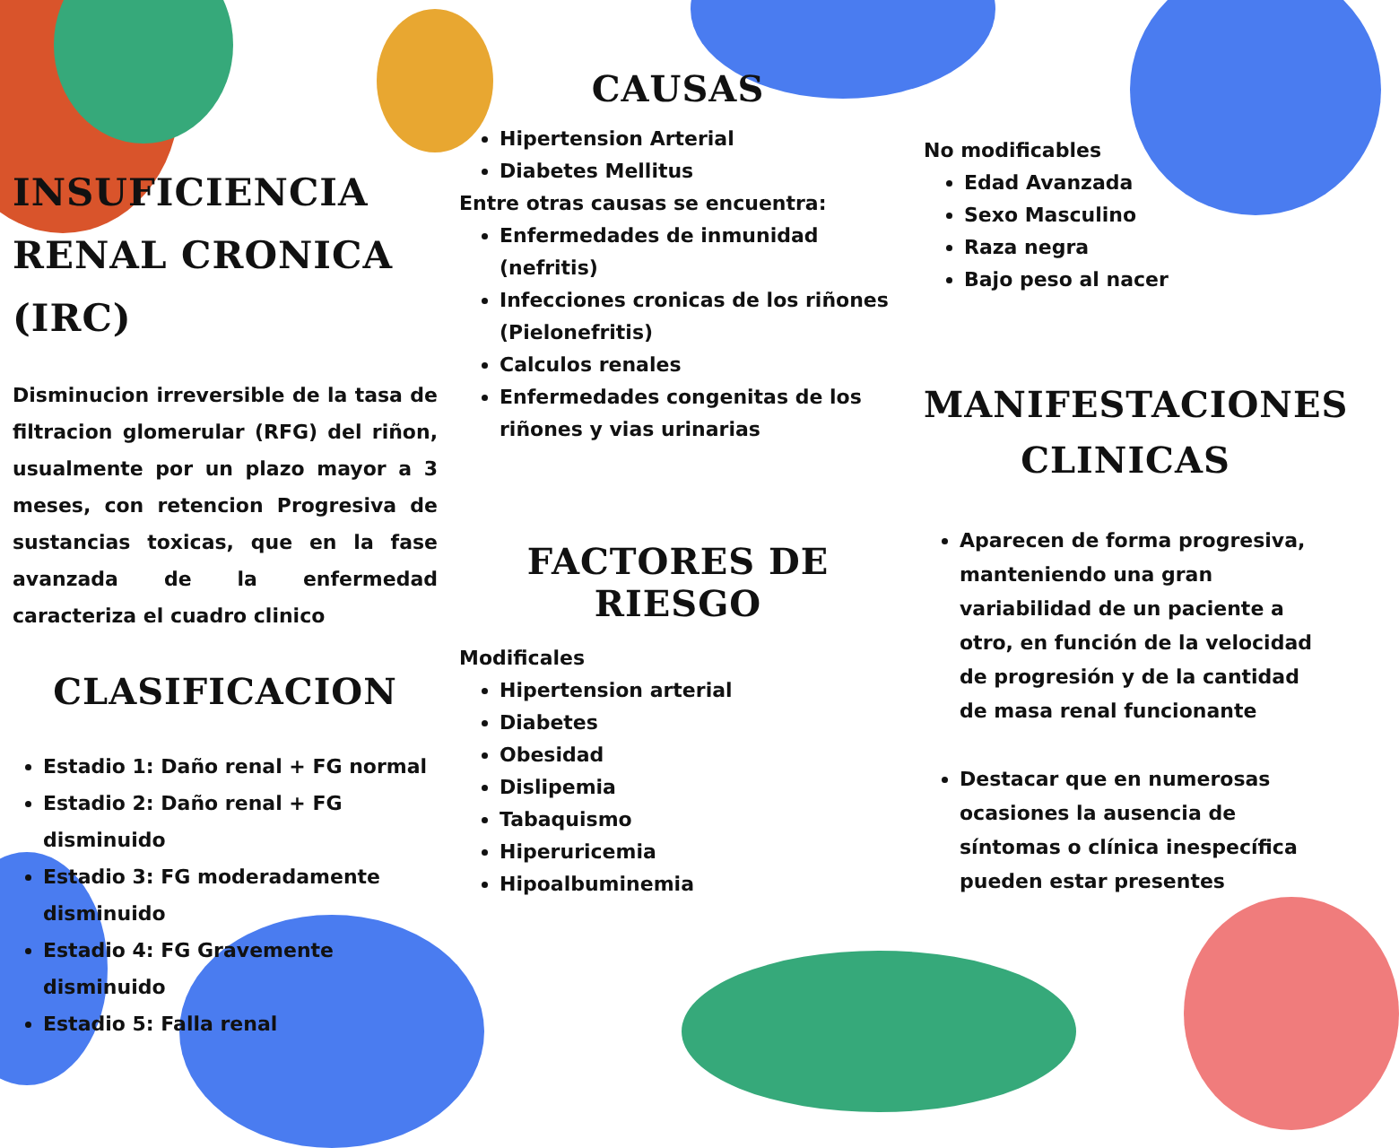INSUFICIENCIA RENAL CRONICA (IRC)
Disminucion irreversible de la tasa de filtracion glomerular (RFG) del riñon, usualmente por un plazo mayor a 3 meses, con retencion Progresiva de sustancias toxicas, que en la fase avanzada de la enfermedad caracteriza el cuadro clinico
CLASIFICACION
Estadio 1: Daño renal + FG normal
Estadio 2: Daño renal + FG disminuido
Estadio 3: FG moderadamente disminuido
Estadio 4: FG Gravemente disminuido
Estadio 5: Falla renal
CAUSAS
Hipertension Arterial
Diabetes Mellitus
Entre otras causas se encuentra:
Enfermedades de inmunidad (nefritis)
Infecciones cronicas de los riñones (Pielonefritis)
Calculos renales
Enfermedades congenitas de los riñones y vias urinarias
FACTORES DE RIESGO
Modificales
Hipertension arterial
Diabetes
Obesidad
Dislipemia
Tabaquismo
Hiperuricemia
Hipoalbuminemia
No modificables
Edad Avanzada
Sexo Masculino
Raza negra
Bajo peso al nacer
MANIFESTACIONES CLINICAS
Aparecen de forma progresiva, manteniendo una gran variabilidad de un paciente a otro, en función de la velocidad de progresión y de la cantidad de masa renal funcionante
Destacar que en numerosas ocasiones la ausencia de síntomas o clínica inespecífica pueden estar presentes